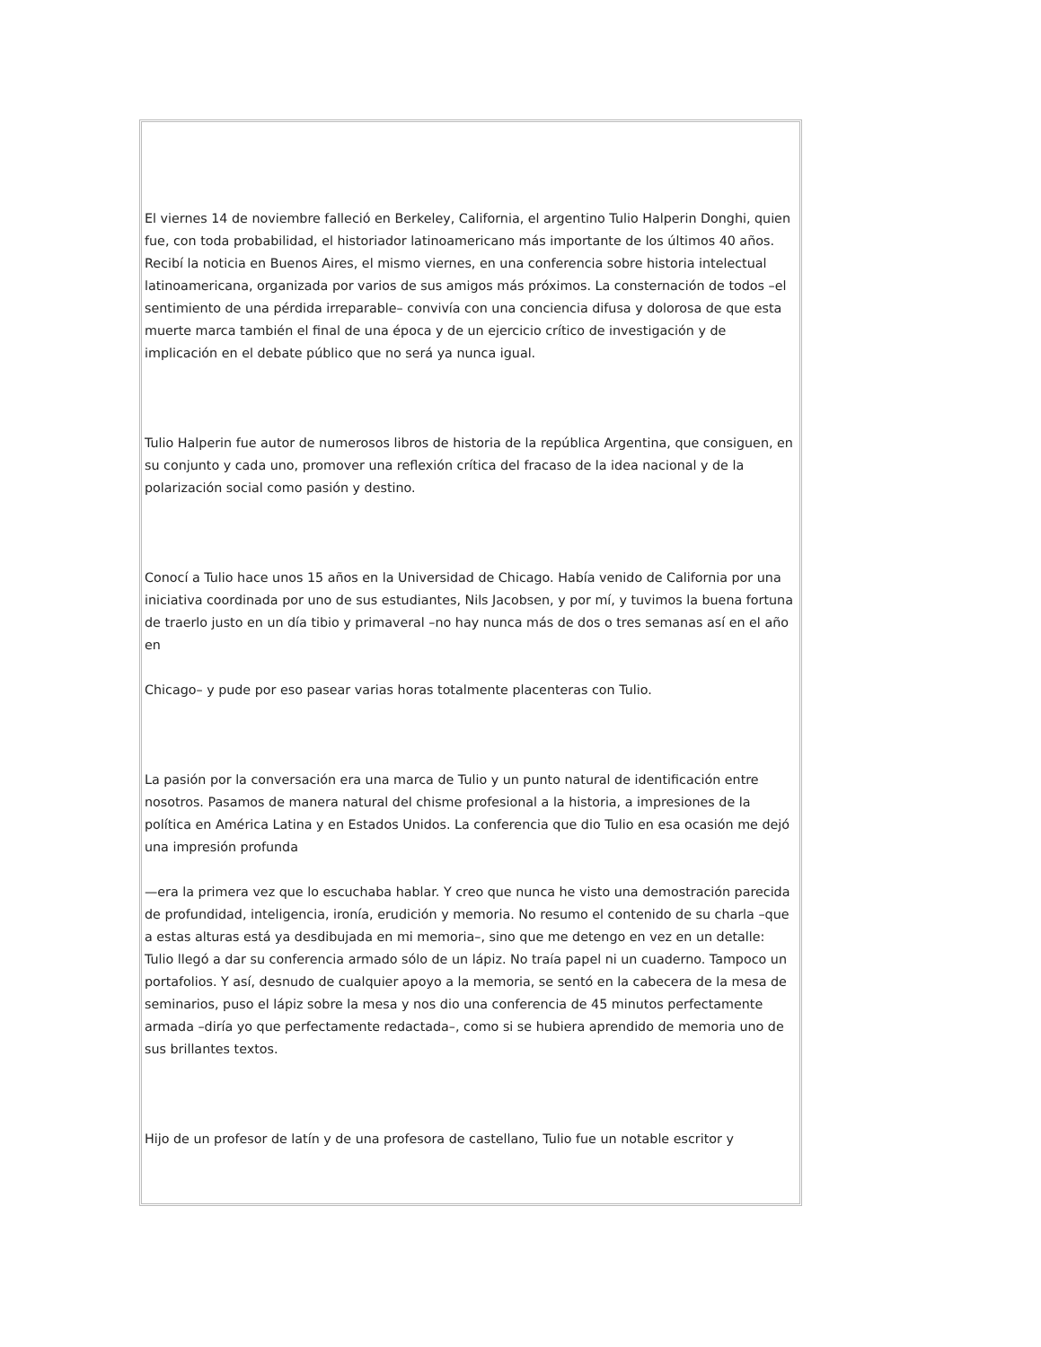El viernes 14 de noviembre falleció en Berkeley, California, el argentino Tulio Halperin Donghi, quien fue, con toda probabilidad, el historiador latinoamericano más importante de los últimos 40 años. Recibí la noticia en Buenos Aires, el mismo viernes, en una conferencia sobre historia intelectual latinoamericana, organizada por varios de sus amigos más próximos. La consternación de todos –el sentimiento de una pérdida irreparable– convivía con una conciencia difusa y dolorosa de que esta muerte marca también el final de una época y de un ejercicio crítico de investigación y de implicación en el debate público que no será ya nunca igual.
Tulio Halperin fue autor de numerosos libros de historia de la república Argentina, que consiguen, en su conjunto y cada uno, promover una reflexión crítica del fracaso de la idea nacional y de la polarización social como pasión y destino.
Conocí a Tulio hace unos 15 años en la Universidad de Chicago. Había venido de California por una iniciativa coordinada por uno de sus estudiantes, Nils Jacobsen, y por mí, y tuvimos la buena fortuna de traerlo justo en un día tibio y primaveral –no hay nunca más de dos o tres semanas así en el año en
Chicago– y pude por eso pasear varias horas totalmente placenteras con Tulio.
La pasión por la conversación era una marca de Tulio y un punto natural de identificación entre nosotros. Pasamos de manera natural del chisme profesional a la historia, a impresiones de la política en América Latina y en Estados Unidos. La conferencia que dio Tulio en esa ocasión me dejó una impresión profunda
—era la primera vez que lo escuchaba hablar. Y creo que nunca he visto una demostración parecida de profundidad, inteligencia, ironía, erudición y memoria. No resumo el contenido de su charla –que a estas alturas está ya desdibujada en mi memoria–, sino que me detengo en vez en un detalle: Tulio llegó a dar su conferencia armado sólo de un lápiz. No traía papel ni un cuaderno. Tampoco un portafolios. Y así, desnudo de cualquier apoyo a la memoria, se sentó en la cabecera de la mesa de seminarios, puso el lápiz sobre la mesa y nos dio una conferencia de 45 minutos perfectamente armada –diría yo que perfectamente redactada–, como si se hubiera aprendido de memoria uno de sus brillantes textos.
Hijo de un profesor de latín y de una profesora de castellano, Tulio fue un notable escritor y